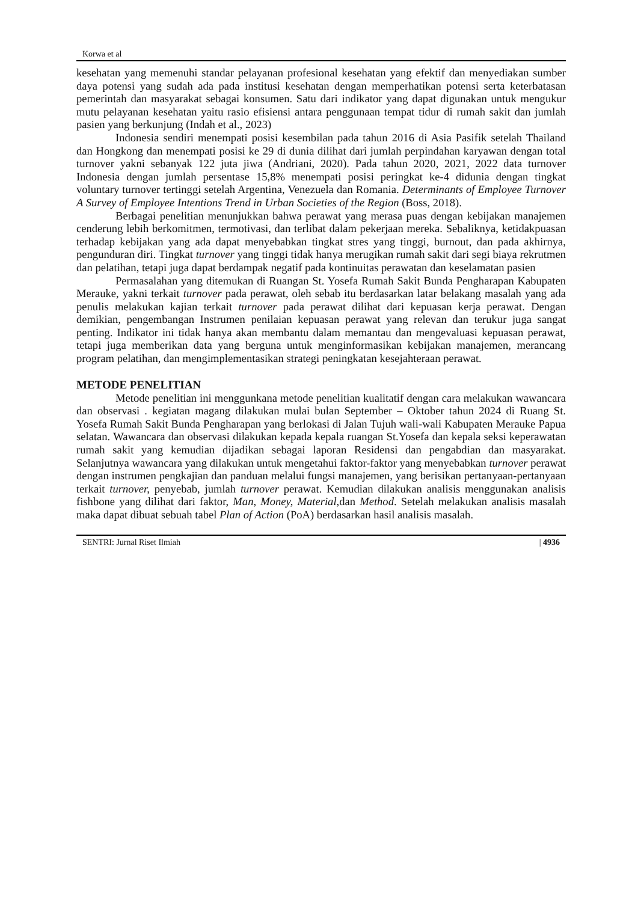Korwa et al
kesehatan yang memenuhi standar pelayanan profesional kesehatan yang efektif dan menyediakan sumber daya potensi yang sudah ada pada institusi kesehatan dengan memperhatikan potensi serta keterbatasan pemerintah dan masyarakat sebagai konsumen. Satu dari indikator yang dapat digunakan untuk mengukur mutu pelayanan kesehatan yaitu rasio efisiensi antara penggunaan tempat tidur di rumah sakit dan jumlah pasien yang berkunjung (Indah et al., 2023)
Indonesia sendiri menempati posisi kesembilan pada tahun 2016 di Asia Pasifik setelah Thailand dan Hongkong dan menempati posisi ke 29 di dunia dilihat dari jumlah perpindahan karyawan dengan total turnover yakni sebanyak 122 juta jiwa (Andriani, 2020). Pada tahun 2020, 2021, 2022 data turnover Indonesia dengan jumlah persentase 15,8% menempati posisi peringkat ke-4 didunia dengan tingkat voluntary turnover tertinggi setelah Argentina, Venezuela dan Romania. Determinants of Employee Turnover A Survey of Employee Intentions Trend in Urban Societies of the Region (Boss, 2018).
Berbagai penelitian menunjukkan bahwa perawat yang merasa puas dengan kebijakan manajemen cenderung lebih berkomitmen, termotivasi, dan terlibat dalam pekerjaan mereka. Sebaliknya, ketidakpuasan terhadap kebijakan yang ada dapat menyebabkan tingkat stres yang tinggi, burnout, dan pada akhirnya, pengunduran diri. Tingkat turnover yang tinggi tidak hanya merugikan rumah sakit dari segi biaya rekrutmen dan pelatihan, tetapi juga dapat berdampak negatif pada kontinuitas perawatan dan keselamatan pasien
Permasalahan yang ditemukan di Ruangan St. Yosefa Rumah Sakit Bunda Pengharapan Kabupaten Merauke, yakni terkait turnover pada perawat, oleh sebab itu berdasarkan latar belakang masalah yang ada penulis melakukan kajian terkait turnover pada perawat dilihat dari kepuasan kerja perawat. Dengan demikian, pengembangan Instrumen penilaian kepuasan perawat yang relevan dan terukur juga sangat penting. Indikator ini tidak hanya akan membantu dalam memantau dan mengevaluasi kepuasan perawat, tetapi juga memberikan data yang berguna untuk menginformasikan kebijakan manajemen, merancang program pelatihan, dan mengimplementasikan strategi peningkatan kesejahteraan perawat.
METODE PENELITIAN
Metode penelitian ini menggunkana metode penelitian kualitatif dengan cara melakukan wawancara dan observasi . kegiatan magang dilakukan mulai bulan September – Oktober tahun 2024 di Ruang St. Yosefa Rumah Sakit Bunda Pengharapan yang berlokasi di Jalan Tujuh wali-wali Kabupaten Merauke Papua selatan. Wawancara dan observasi dilakukan kepada kepala ruangan St.Yosefa dan kepala seksi keperawatan rumah sakit yang kemudian dijadikan sebagai laporan Residensi dan pengabdian dan masyarakat. Selanjutnya wawancara yang dilakukan untuk mengetahui faktor-faktor yang menyebabkan turnover perawat dengan instrumen pengkajian dan panduan melalui fungsi manajemen, yang berisikan pertanyaan-pertanyaan terkait turnover, penyebab, jumlah turnover perawat. Kemudian dilakukan analisis menggunakan analisis fishbone yang dilihat dari faktor, Man, Money, Material, dan Method. Setelah melakukan analisis masalah maka dapat dibuat sebuah tabel Plan of Action (PoA) berdasarkan hasil analisis masalah.
SENTRI: Jurnal Riset Ilmiah | 4936